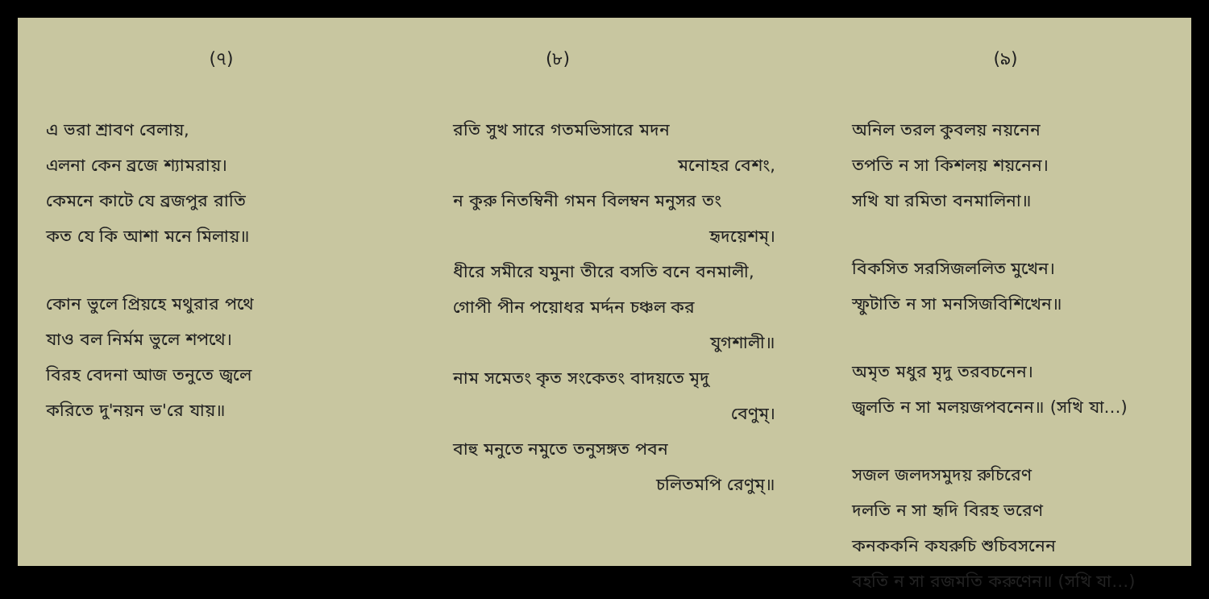(৭)
এ ভরা শ্রাবণ বেলায়,
এলনা কেন ব্রজে শ্যামরায়।
কেমনে কাটে যে ব্রজপুর রাতি
কত যে কি আশা মনে মিলায়॥
কোন ভুলে প্রিয়হে মথুরার পথে
যাও বল নির্মম ভুলে শপথে।
বিরহ বেদনা আজ তনুতে জ্বলে
করিতে দু'নয়ন ভ'রে যায়॥
(৮)
রতি সুখ সারে গতমভিসারে মদন
মনোহর বেশং,
ন কুরু নিতম্বিনী গমন বিলম্বন মনুসর তং
হৃদয়েশম্।
ধীরে সমীরে যমুনা তীরে বসতি বনে বনমালী,
গোপী পীন পয়োধর মর্দ্দন চঞ্চল কর
যুগশালী॥
নাম সমেতং কৃত সংকেতং বাদয়তে মৃদু
বেণুম্।
বাহু মনুতে নমুতে তনুসঙ্গত পবন
চলিতমপি রেণুম্॥
(৯)
অনিল তরল কুবলয় নয়নেন
তপতি ন সা কিশলয় শয়নেন।
সখি যা রমিতা বনমালিনা॥
বিকসিত সরসিজললিত মুখেন।
স্ফুটাতি ন সা মনসিজবিশিখেন॥
অমৃত মধুর মৃদু তরবচনেন।
জ্বলতি ন সা মলয়জপবনেন॥ (সখি যা…)
সজল জলদসমুদয় রুচিরেণ
দলতি ন সা হৃদি বিরহ ভরেণ
কনককনি কযরুচি শুচিবসনেন
বহতি ন সা রজমতি করুণেন॥ (সখি যা…)